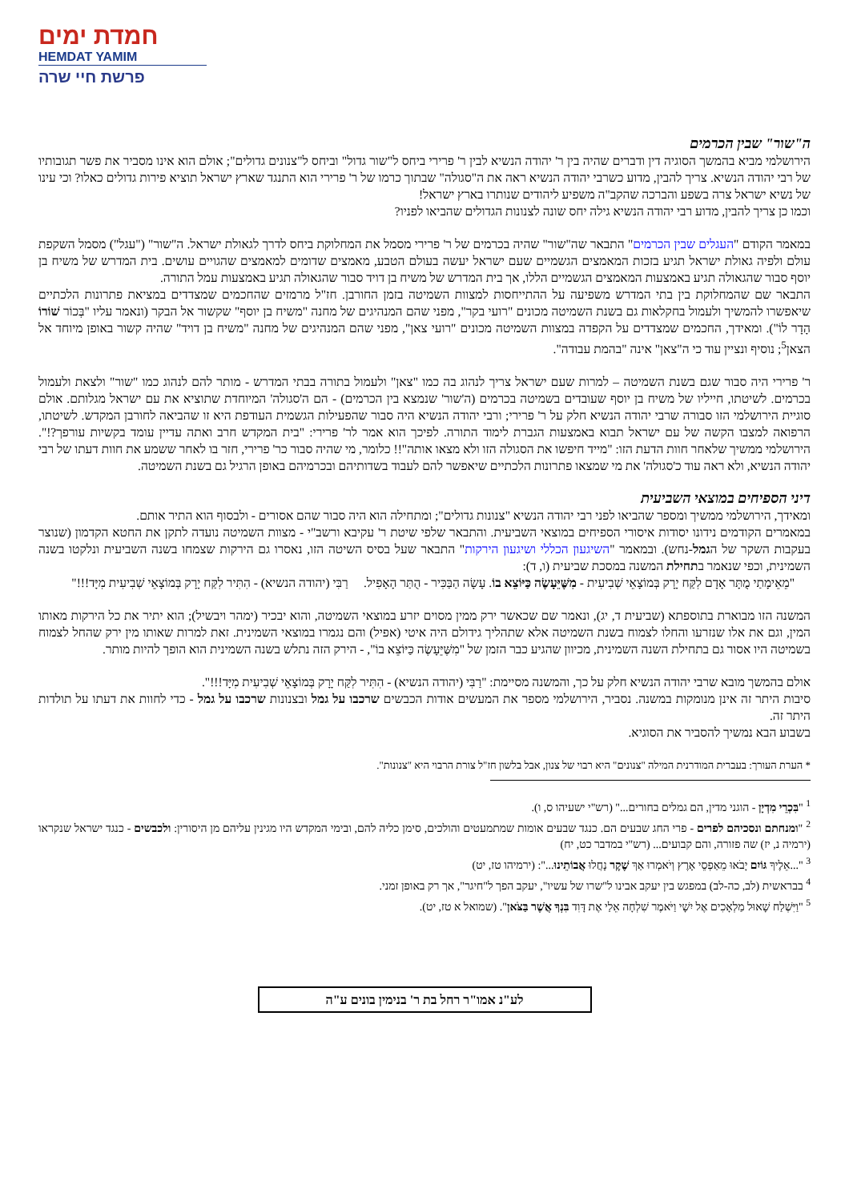חמדת ימים
HEMDAT YAMIM
פרשת חיי שרה
ה"שור" שבין הכרמים
הירושלמי מביא בהמשך הסוגיה דין ודברים שהיה בין ר' יהודה הנשיא לבין ר' פרירי ביחס ל"שור גדול" וביחס ל"צנונים גדולים"; אולם הוא אינו מסביר את פשר תגובותיו של רבי יהודה הנשיא. צריך להבין, מדוע כשרבי יהודה הנשיא ראה את ה"סגולה" שבתוך כרמו של ר' פרירי הוא התנגד שארץ ישראל תוציא פירות גדולים כאלו? וכי עינו של נשיא ישראל צרה בשפע והברכה שהקב"ה משפיע ליהודים שנותרו בארץ ישראל!
וכמו כן צריך להבין, מדוע רבי יהודה הנשיא גילה יחס שונה לצנונות הגדולים שהביאו לפניו?
במאמר הקודם "העגלים שבין הכרמים" התבאר שה"שור" שהיה בכרמים של ר' פרירי מסמל את המחלוקת ביחס לדרך לגאולת ישראל. ה"שור" ("עגל") מסמל השקפת עולם ולפיה גאולת ישראל תגיע בזכות המאמצים הגשמיים שעם ישראל יעשה בעולם הטבע, מאמצים שדומים למאמצים שהגויים עושים. בית המדרש של משיח בן יוסף סבור שהגאולה תגיע באמצעות המאמצים הגשמיים הללו, אך בית המדרש של משיח בן דויד סבור שהגאולה תגיע באמצעות עמל התורה.
התבאר שם שהמחלוקת בין בתי המדרש משפיעה על ההתייחסות למצוות השמיטה בזמן החורבן. חז"ל מרמזים שהחכמים שמצדדים במציאת פתרונות הלכתיים שיאפשרו להמשיך ולעמול בחקלאות גם בשנת השמיטה מכונים "רועי בקר", מפני שהם המנהיגים של מחנה "משיח בן יוסף" שקשור אל הבקר (ונאמר עליו "בְּכוֹר שׁוֹרוֹ הָדָר לוֹ"). ומאידך, החכמים שמצדדים על הקפדה במצוות השמיטה מכונים "רועי צאן", מפני שהם המנהיגים של מחנה "משיח בן דויד" שהיה קשור באופן מיוחד אל הצאן<sup>5</sup>; נוסיף ונציין עוד כי ה"צאן" אינה "בהמת עבודה".
ר' פרירי היה סבור שגם בשנת השמיטה – למרות שעם ישראל צריך לנהוג בה כמו "צאן" ולעמול בתורה בבתי המדרש - מותר להם לנהוג כמו "שור" ולצאת ולעמול בכרמים. לשיטתו, חייליו של משיח בן יוסף שעובדים בשמיטה בכרמים (ה'שור' שנמצא בין הכרמים) - הם ה'סגולה' המיוחדת שתוציא את עם ישראל מגלותם. אולם סוגיית הירושלמי הזו סבורה שרבי יהודה הנשיא חלק על ר' פרירי; ורבי יהודה הנשיא היה סבור שהפעילות הגשמית העודפת היא זו שהביאה לחורבן המקדש. לשיטתו, הרפואה למצבו הקשה של עם ישראל תבוא באמצעות הגברת לימוד התורה. לפיכך הוא אמר לר' פרירי: "בית המקדש חרב ואתה עדיין עומד בקשיות עורפך?!". הירושלמי ממשיך שלאחר חוות הדעת הזו: "מייד חיפשו את הסגולה הזו ולא מצאו אותה"!! כלומר, מי שהיה סבור כר' פרירי, חזר בו לאחר ששמע את חוות דעתו של רבי יהודה הנשיא, ולא ראה עוד כ'סגולה' את מי שמצאו פתרונות הלכתיים שיאפשר להם לעבוד בשדותיהם ובכרמיהם באופן הרגיל גם בשנת השמיטה.
דיני הספיחים במוצאי השביעית
ומאידך, הירושלמי ממשיך ומספר שהביאו לפני רבי יהודה הנשיא "צנונות גדולים"; ומתחילה הוא היה סבור שהם אסורים - ולבסוף הוא התיר אותם.
במאמרים הקודמים נידונו יסודות איסורי הספיחים במוצאי השביעית. והתבאר שלפי שיטת ר' עקיבא ורשב"י - מצוות השמיטה נועדה לתקן את החטא הקדמון (שנוצר בעקבות השקר של הגמל-נחש). ובמאמר "השיגעון הכללי ושיגעון הירקות" התבאר שעל בסיס השיטה הזו, נאסרו גם הירקות שצמחו בשנה השביעית ונלקטו בשנה השמינית, וכפי שנאמר בתחילת המשנה במסכת שביעית (ו, ד):
"מֵאֵימָתַי מֻתָּר אָדָם לִקַּח יָרָק בְּמוֹצָאֵי שְׁבִיעִית - מִשֶּׁיֵּעָשֶׂה כַּיּוֹצֵא בוֹ. עָשָׂה הַבַּכִּיר - הֻתַּר הָאָפִיל. רַבִּי (יהודה הנשיא) - הִתִּיר לִקַּח יָרָק בְּמוֹצָאֵי שְׁבִיעִית מִיָּד!!!"
המשנה הזו מבוארת בתוספתא (שביעית ד, יג), ונאמר שם שכאשר ירק ממין מסוים יזרע במוצאי השמיטה, והוא יבכיר (ימהר ויבשיל); הוא יתיר את כל הירקות מאותו המין, וגם את אלו שנזרעו והחלו לצמוח בשנת השמיטה אלא שתהליך גידולם היה איטי (אפיל) והם נגמרו במוצאי השמינית. זאת למרות שאותו מין ירק שהחל לצמוח בשמיטה היו אסור גם בתחילת השנה השמינית, מכיוון שהגיע כבר הזמן של "מִשֶּׁיֵּעָשֶׂה כַּיּוֹצֵא בוֹ", - הירק הזה נתלש בשנה השמינית הוא הופך להיות מותר.
אולם בהמשך מובא שרבי יהודה הנשיא חלק על כך, והמשנה מסיימת: "רַבִּי (יהודה הנשיא) - הִתִּיר לִקַּח יָרָק בְּמוֹצָאֵי שְׁבִיעִית מִיָּד!!!".
סיבות היתר זה אינן מנומקות במשנה. נסביר, הירושלמי מספר את המעשים אודות הכבשים שרכבו על גמל ובצנונות שרכבו על גמל - כדי לחוות את דעתו על תולדות היתר זה.
בשבוע הבא נמשיך להסביר את הסוגיא.
* הערת העורך: בעברית המודרנית המילה "צנונים" היא רבוי של צנון, אבל בלשון חז"ל צורת הרבוי היא "צנונות".
<sup>1</sup> "בִּכְרֵי מִדְיָן - הוגני מדין, הם גמלים בחורים..." (רש"י ישעיהו ס, ו).
<sup>2</sup> "ומנחתם ונסכיהם לפרים - פרי החג שבעים הם. כנגד שבעים אומות שמתמעטים והולכים, סימן כליה להם, ובימי המקדש היו מגינין עליהם מן היסורין: ולכבשים - כנגד ישראל שנקראו (ירמיה נ, יז) שה פזורה, והם קבועים... (רש"י במדבר כט, יח)
<sup>3</sup> "...אֵלֶיךָ גּוֹיִם יָבֹאוּ מֵאַפְסֵי אָרֶץ וְיֹאמְרוּ אַךְ שֶׁקֶר נָחֲלוּ אֲבוֹתֵינוּ...": (ירמיהו טז, יט)
<sup>4</sup> בבראשית (לב, כה-לב) במפגש בין יעקב אבינו ל"שרו של עשיו", יעקב הפך ל"חיגר", אך רק באופן זמני.
<sup>5</sup> "וַיִּשְׁלַח שָׁאוּל מַלְאָכִים אֶל יִשָׁי וַיֹּאמֶר שִׁלְחָה אֵלַי אֶת דָּוִד בִּנְךָ אֲשֶׁר בַּצֹּאן". (שמואל א טז, יט).
לע"נ אמו"ר רחל בת ר' בנימין בונים ע"ה